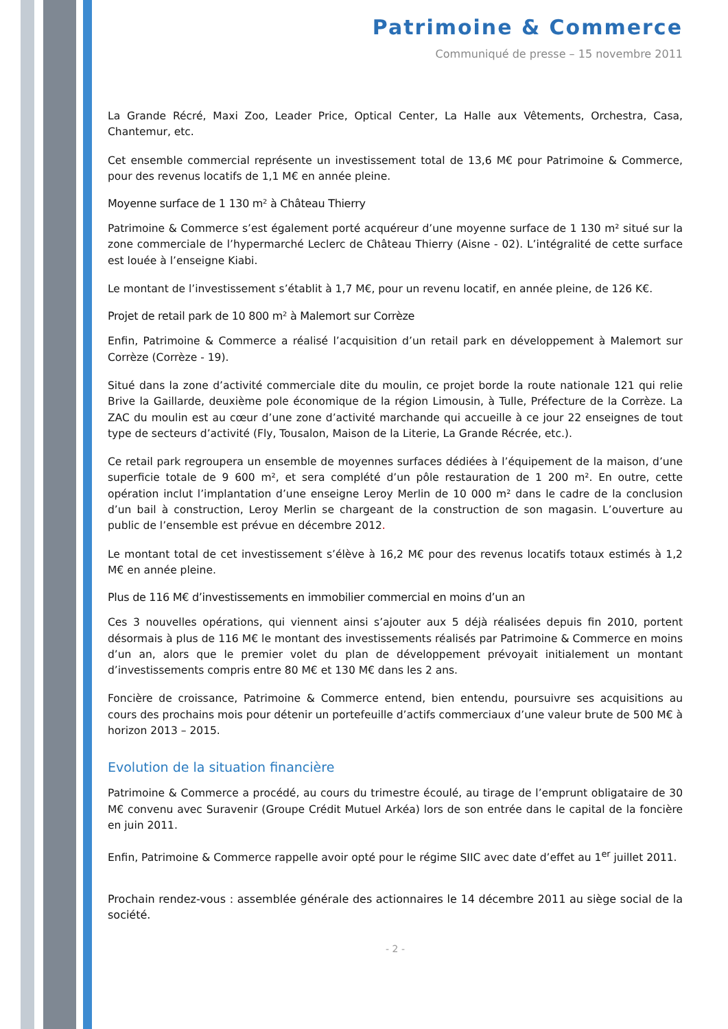Patrimoine & Commerce
Communiqué de presse – 15 novembre 2011
La Grande Récré, Maxi Zoo, Leader Price, Optical Center, La Halle aux Vêtements, Orchestra, Casa, Chantemur, etc.
Cet ensemble commercial représente un investissement total de 13,6 M€ pour Patrimoine & Commerce, pour des revenus locatifs de 1,1 M€ en année pleine.
Moyenne surface de 1 130 m² à Château Thierry
Patrimoine & Commerce s’est également porté acquéreur d’une moyenne surface de 1 130 m² situé sur la zone commerciale de l’hypermarché Leclerc de Château Thierry (Aisne - 02). L’intégralité de cette surface est louée à l’enseigne Kiabi.
Le montant de l’investissement s’établit à 1,7 M€, pour un revenu locatif, en année pleine, de 126 K€.
Projet de retail park de 10 800 m² à Malemort sur Corrèze
Enfin, Patrimoine & Commerce a réalisé l’acquisition d’un retail park en développement à Malemort sur Corrèze (Corrèze - 19).
Situé dans la zone d’activité commerciale dite du moulin, ce projet borde la route nationale 121 qui relie Brive la Gaillarde, deuxième pole économique de la région Limousin, à Tulle, Préfecture de la Corrèze. La ZAC du moulin est au cœur d’une zone d’activité marchande qui accueille à ce jour 22 enseignes de tout type de secteurs d’activité (Fly, Tousalon, Maison de la Literie, La Grande Récrée, etc.).
Ce retail park regroupera un ensemble de moyennes surfaces dédiées à l’équipement de la maison, d’une superficie totale de 9 600 m², et sera complété d’un pôle restauration de 1 200 m². En outre, cette opération inclut l’implantation d’une enseigne Leroy Merlin de 10 000 m² dans le cadre de la conclusion d’un bail à construction, Leroy Merlin se chargeant de la construction de son magasin. L’ouverture au public de l’ensemble est prévue en décembre 2012.
Le montant total de cet investissement s’élève à 16,2 M€ pour des revenus locatifs totaux estimés à 1,2 M€ en année pleine.
Plus de 116 M€ d’investissements en immobilier commercial en moins d’un an
Ces 3 nouvelles opérations, qui viennent ainsi s’ajouter aux 5 déjà réalisées depuis fin 2010, portent désormais à plus de 116 M€ le montant des investissements réalisés par Patrimoine & Commerce en moins d’un an, alors que le premier volet du plan de développement prévoyait initialement un montant d’investissements compris entre 80 M€ et 130 M€ dans les 2 ans.
Foncière de croissance, Patrimoine & Commerce entend, bien entendu, poursuivre ses acquisitions au cours des prochains mois pour détenir un portefeuille d’actifs commerciaux d’une valeur brute de 500 M€ à horizon 2013 – 2015.
Evolution de la situation financière
Patrimoine & Commerce a procédé, au cours du trimestre écoulé, au tirage de l’emprunt obligataire de 30 M€ convenu avec Suravenir (Groupe Crédit Mutuel Arkéa) lors de son entrée dans le capital de la foncière en juin 2011.
Enfin, Patrimoine & Commerce rappelle avoir opté pour le régime SIIC avec date d’effet au 1<sup>er</sup> juillet 2011.
Prochain rendez-vous : assemblée générale des actionnaires le 14 décembre 2011 au siège social de la société.
- 2 -